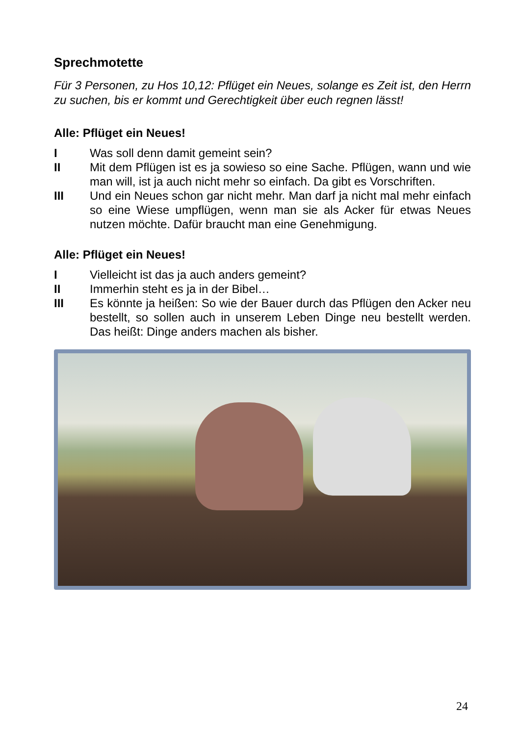Sprechmotette
Für 3 Personen, zu Hos 10,12: Pflüget ein Neues, solange es Zeit ist, den Herrn zu suchen, bis er kommt und Gerechtigkeit über euch regnen lässt!
Alle: Pflüget ein Neues!
I Was soll denn damit gemeint sein?
II Mit dem Pflügen ist es ja sowieso so eine Sache. Pflügen, wann und wie man will, ist ja auch nicht mehr so einfach. Da gibt es Vorschriften.
III Und ein Neues schon gar nicht mehr. Man darf ja nicht mal mehr einfach so eine Wiese umpflügen, wenn man sie als Acker für etwas Neues nutzen möchte. Dafür braucht man eine Genehmigung.
Alle: Pflüget ein Neues!
I Vielleicht ist das ja auch anders gemeint?
II Immerhin steht es ja in der Bibel…
III Es könnte ja heißen: So wie der Bauer durch das Pflügen den Acker neu bestellt, so sollen auch in unserem Leben Dinge neu bestellt werden. Das heißt: Dinge anders machen als bisher.
24